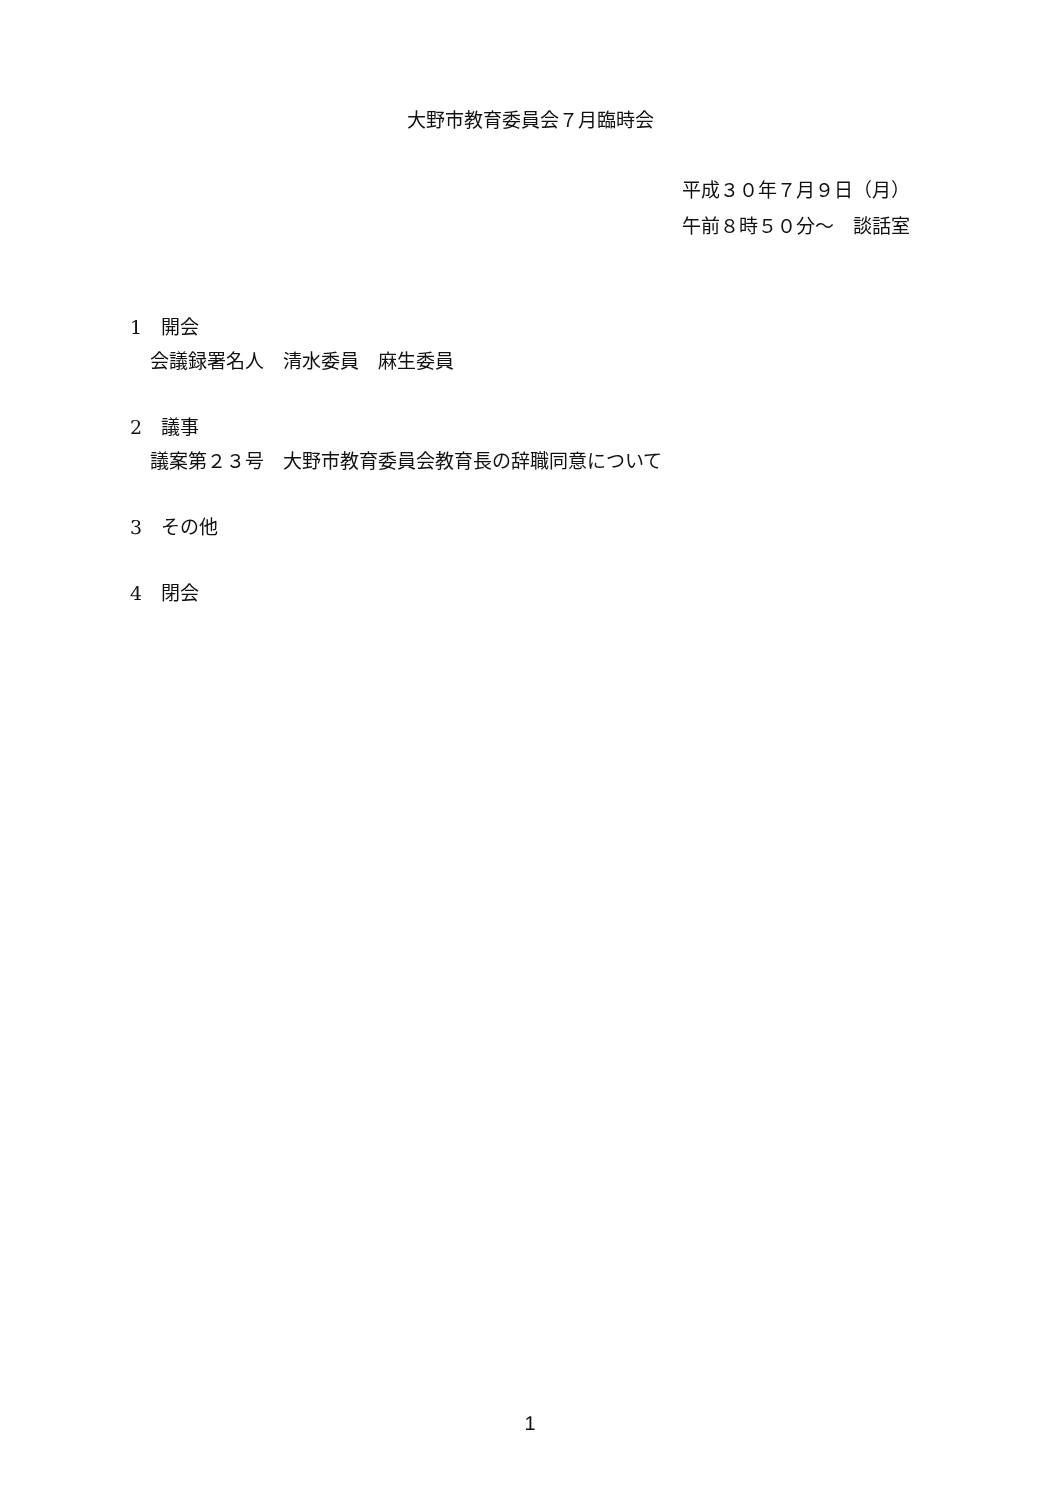大野市教育委員会７月臨時会
平成３０年７月９日（月）
午前８時５０分～　談話室
1　開会
会議録署名人　清水委員　麻生委員
2　議事
議案第２３号　大野市教育委員会教育長の辞職同意について
3　その他
4　閉会
1